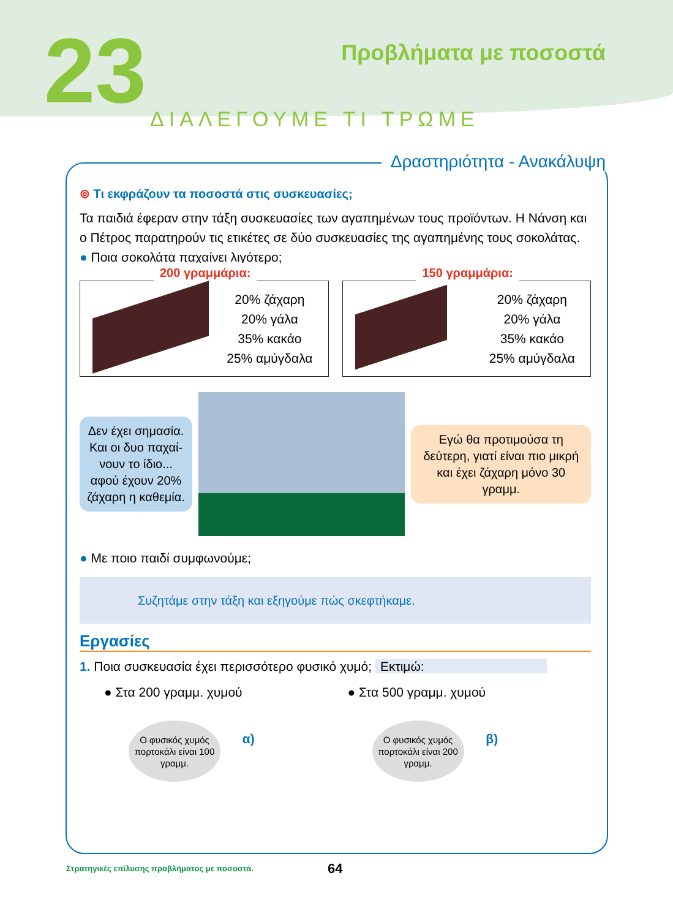23 Προβλήματα με ποσοστά
ΔΙΑΛΕΓΟΥΜΕ ΤΙ ΤΡΩΜΕ
Δραστηριότητα - Ανακάλυψη
⊚ Τι εκφράζουν τα ποσοστά στις συσκευασίες;
Τα παιδιά έφεραν στην τάξη συσκευασίες των αγαπημένων τους προϊόντων. Η Νάνση και ο Πέτρος παρατηρούν τις ετικέτες σε δύο συσκευασίες της αγαπημένης τους σοκολάτας.
● Ποια σοκολάτα παχαίνει λιγότερο;
200 γραμμάρια:
20% ζάχαρη
20% γάλα
35% κακάο
25% αμύγδαλα
150 γραμμάρια:
20% ζάχαρη
20% γάλα
35% κακάο
25% αμύγδαλα
Δεν έχει σημασία. Και οι δυο παχαί-νουν το ίδιο... αφού έχουν 20% ζάχαρη η καθεμία.
Εγώ θα προτιμούσα τη δεύτερη, γιατί είναι πιο μικρή και έχει ζάχαρη μόνο 30 γραμμ.
● Με ποιο παιδί συμφωνούμε;
Συζητάμε στην τάξη και εξηγούμε πώς σκεφτήκαμε.
Εργασίες
1. Ποια συσκευασία έχει περισσότερο φυσικό χυμό; Εκτιμώ:
● Στα 200 γραμμ. χυμού
Ο φυσικός χυμός πορτοκάλι είναι 100 γραμμ. α)
● Στα 500 γραμμ. χυμού
Ο φυσικός χυμός πορτοκάλι είναι 200 γραμμ. β)
Στρατηγικές επίλυσης προβλήματος με ποσοστά.
64